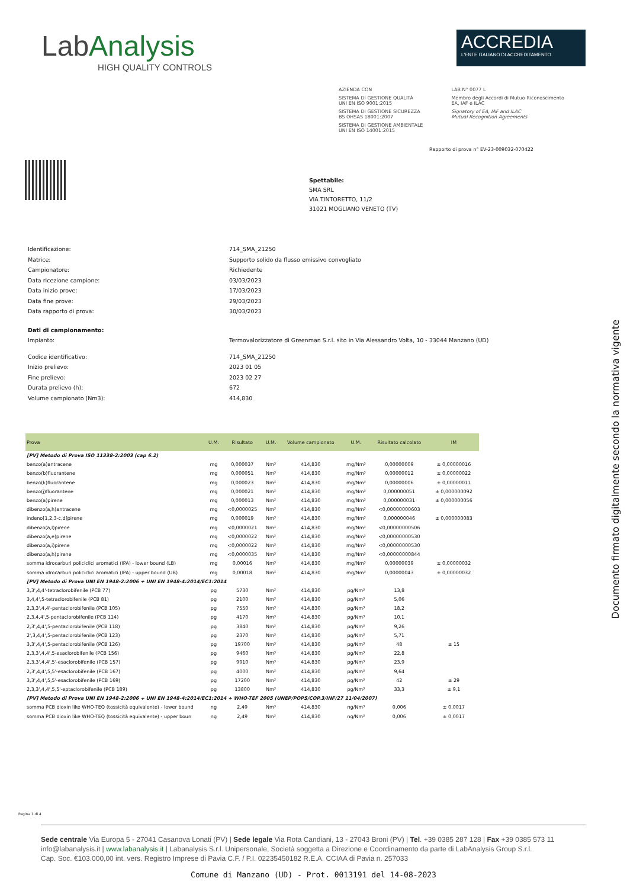LabAnalysis
HIGH QUALITY CONTROLS
ACCREDIA
L'ENTE ITALIANO DI ACCREDITAMENTO
AZIENDA CON
SISTEMA DI GESTIONE QUALITÀ
UNI EN ISO 9001:2015
SISTEMA DI GESTIONE SICUREZZA
BS OHSAS 18001:2007
SISTEMA DI GESTIONE AMBIENTALE
UNI EN ISO 14001:2015
LAB N° 0077 L
Membro degli Accordi di Mutuo Riconoscimento
EA, IAF e ILAC
Signatory of EA, IAF and ILAC
Mutual Recognition Agreements
Rapporto di prova n° EV-23-009032-070422
Spettabile:
SMA SRL
VIA TINTORETTO, 11/2
31021 MOGLIANO VENETO (TV)
| Identificazione: | 714_SMA_21250 |
| Matrice: | Supporto solido da flusso emissivo convogliato |
| Campionatore: | Richiedente |
| Data ricezione campione: | 03/03/2023 |
| Data inizio prove: | 17/03/2023 |
| Data fine prove: | 29/03/2023 |
| Data rapporto di prova: | 30/03/2023 |
| Dati di campionamento: | |
| Impianto: | Termovalorizzatore di Greenman S.r.l. sito in Via Alessandro Volta, 10 - 33044 Manzano (UD) |
| Codice identificativo: | 714_SMA_21250 |
| Inizio prelievo: | 2023 01 05 |
| Fine prelievo: | 2023 02 27 |
| Durata prelievo (h): | 672 |
| Volume campionato (Nm3): | 414,830 |
| Prova | U.M. | Risultato | U.M. | Volume campionato | U.M. | Risultato calcolato | IM |
| --- | --- | --- | --- | --- | --- | --- | --- |
| [PV] Metodo di Prova ISO 11338-2:2003 (cap 6.2) | | | | | | | |
| benzo(a)antracene | mg | 0,000037 | Nm³ | 414,830 | mg/Nm³ | 0,00000009 | ± 0,00000016 |
| benzo(b)fluorantene | mg | 0,000051 | Nm³ | 414,830 | mg/Nm³ | 0,00000012 | ± 0,00000022 |
| benzo(k)fluorantene | mg | 0,000023 | Nm³ | 414,830 | mg/Nm³ | 0,00000006 | ± 0,00000011 |
| benzo(j)fluorantene | mg | 0,000021 | Nm³ | 414,830 | mg/Nm³ | 0,000000051 | ± 0,000000092 |
| benzo(a)pirene | mg | 0,000013 | Nm³ | 414,830 | mg/Nm³ | 0,000000031 | ± 0,000000056 |
| dibenzo(a,h)antracene | mg | <0,0000025 | Nm³ | 414,830 | mg/Nm³ | <0,00000000603 | |
| indeno[1,2,3-c,d]pirene | mg | 0,000019 | Nm³ | 414,830 | mg/Nm³ | 0,000000046 | ± 0,000000083 |
| dibenzo(a,l)pirene | mg | <0,0000021 | Nm³ | 414,830 | mg/Nm³ | <0,00000000506 | |
| dibenzo(a,e)pirene | mg | <0,0000022 | Nm³ | 414,830 | mg/Nm³ | <0,00000000530 | |
| dibenzo(a,i)pirene | mg | <0,0000022 | Nm³ | 414,830 | mg/Nm³ | <0,00000000530 | |
| dibenzo(a,h)pirene | mg | <0,0000035 | Nm³ | 414,830 | mg/Nm³ | <0,00000000844 | |
| somma idrocarburi policiclici aromatici (IPA) - lower bound (LB) | mg | 0,00016 | Nm³ | 414,830 | mg/Nm³ | 0,00000039 | ± 0,00000032 |
| somma idrocarburi policiclici aromatici (IPA) - upper bound (UB) | mg | 0,00018 | Nm³ | 414,830 | mg/Nm³ | 0,00000043 | ± 0,00000032 |
| [PV] Metodo di Prova UNI EN 1948-2:2006 + UNI EN 1948-4:2014/EC1:2014 | | | | | | | |
| 3,3',4,4'-tetraclorobifenile (PCB 77) | pg | 5730 | Nm³ | 414,830 | pg/Nm³ | 13,8 | |
| 3,4,4',5-tetraclorobifenile (PCB 81) | pg | 2100 | Nm³ | 414,830 | pg/Nm³ | 5,06 | |
| 2,3,3',4,4'-pentaclorobifenile (PCB 105) | pg | 7550 | Nm³ | 414,830 | pg/Nm³ | 18,2 | |
| 2,3,4,4',5-pentaclorobifenile (PCB 114) | pg | 4170 | Nm³ | 414,830 | pg/Nm³ | 10,1 | |
| 2,3',4,4',5-pentaclorobifenile (PCB 118) | pg | 3840 | Nm³ | 414,830 | pg/Nm³ | 9,26 | |
| 2',3,4,4',5-pentaclorobifenile (PCB 123) | pg | 2370 | Nm³ | 414,830 | pg/Nm³ | 5,71 | |
| 3,3',4,4',5-pentaclorobifenile (PCB 126) | pg | 19700 | Nm³ | 414,830 | pg/Nm³ | 48 | ± 15 |
| 2,3,3',4,4',5-esaclorobifenile (PCB 156) | pg | 9460 | Nm³ | 414,830 | pg/Nm³ | 22,8 | |
| 2,3,3',4,4',5'-esaclorobifenile (PCB 157) | pg | 9910 | Nm³ | 414,830 | pg/Nm³ | 23,9 | |
| 2,3',4,4',5,5'-esaclorobifenile (PCB 167) | pg | 4000 | Nm³ | 414,830 | pg/Nm³ | 9,64 | |
| 3,3',4,4',5,5'-esaclorobifenile (PCB 169) | pg | 17200 | Nm³ | 414,830 | pg/Nm³ | 42 | ± 29 |
| 2,3,3',4,4',5,5'-eptaclorobifenile (PCB 189) | pg | 13800 | Nm³ | 414,830 | pg/Nm³ | 33,3 | ± 9,1 |
| [PV] Metodo di Prova UNI EN 1948-2:2006 + UNI EN 1948-4:2014/EC1:2014 + WHO-TEF 2005 (UNEP/POPS/COP.3/INF/27 11/04/2007) | | | | | | | |
| somma PCB dioxin like WHO-TEQ (tossicità equivalente) - lower bound | ng | 2,49 | Nm³ | 414,830 | ng/Nm³ | 0,006 | ± 0,0017 |
| somma PCB dioxin like WHO-TEQ (tossicità equivalente) - upper boun | ng | 2,49 | Nm³ | 414,830 | ng/Nm³ | 0,006 | ± 0,0017 |
Documento firmato digitalmente secondo la normativa vigente
Pagina 1 di 4
Sede centrale Via Europa 5 - 27041 Casanova Lonati (PV) | Sede legale Via Rota Candiani, 13 - 27043 Broni (PV) | Tel. +39 0385 287 128 | Fax +39 0385 573 11
info@labanalysis.it | www.labanalysis.it | Labanalysis S.r.l. Unipersonale, Società soggetta a Direzione e Coordinamento da parte di LabAnalysis Group S.r.l.
Cap. Soc. €103.000,00 int. vers. Registro Imprese di Pavia C.F. / P.I. 02235450182 R.E.A. CCIAA di Pavia n. 257033
Comune di Manzano (UD) - Prot. 0013191 del 14-08-2023